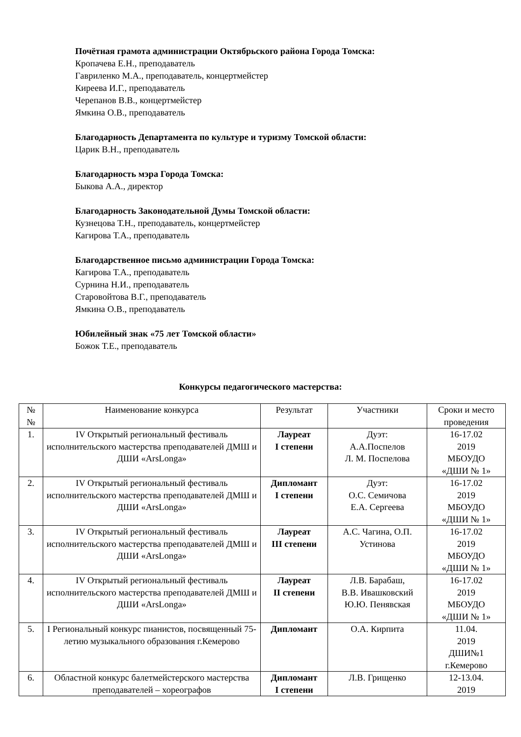Почётная грамота администрации Октябрьского района Города Томска:
Кропачева Е.Н., преподаватель
Гавриленко М.А., преподаватель, концертмейстер
Киреева И.Г., преподаватель
Черепанов В.В., концертмейстер
Ямкина О.В., преподаватель
Благодарность Департамента по культуре и туризму Томской области:
Царик В.Н., преподаватель
Благодарность мэра Города Томска:
Быкова А.А., директор
Благодарность Законодательной Думы Томской области:
Кузнецова Т.Н., преподаватель, концертмейстер
Кагирова Т.А., преподаватель
Благодарственное письмо администрации Города Томска:
Кагирова Т.А., преподаватель
Сурнина Н.И., преподаватель
Старовойтова В.Г., преподаватель
Ямкина О.В., преподаватель
Юбилейный знак «75 лет Томской области»
Божок Т.Е., преподаватель
Конкурсы педагогического мастерства:
| № № | Наименование конкурса | Результат | Участники | Сроки и место проведения |
| --- | --- | --- | --- | --- |
| 1. | IV Открытый региональный фестиваль исполнительского мастерства преподавателей ДМШ и ДШИ «ArsLonga» | Лауреат I степени | Дуэт: А.А.Поспелов Л. М. Поспелова | 16-17.02 2019 МБОУДО «ДШИ № 1» |
| 2. | IV Открытый региональный фестиваль исполнительского мастерства преподавателей ДМШ и ДШИ «ArsLonga» | Дипломант I степени | Дуэт: О.С. Семичова Е.А. Сергеева | 16-17.02 2019 МБОУДО «ДШИ № 1» |
| 3. | IV Открытый региональный фестиваль исполнительского мастерства преподавателей ДМШ и ДШИ «ArsLonga» | Лауреат III степени | А.С. Чагина, О.П. Устинова | 16-17.02 2019 МБОУДО «ДШИ № 1» |
| 4. | IV Открытый региональный фестиваль исполнительского мастерства преподавателей ДМШ и ДШИ «ArsLonga» | Лауреат II степени | Л.В. Барабаш, В.В. Ивашковский Ю.Ю. Пенявская | 16-17.02 2019 МБОУДО «ДШИ № 1» |
| 5. | I Региональный конкурс пианистов, посвященный 75-летию музыкального образования г.Кемерово | Дипломант | О.А. Кирпита | 11.04. 2019 ДШИ№1 г.Кемерово |
| 6. | Областной конкурс балетмейстерского мастерства преподавателей – хореографов | Дипломант I степени | Л.В. Грищенко | 12-13.04. 2019 |